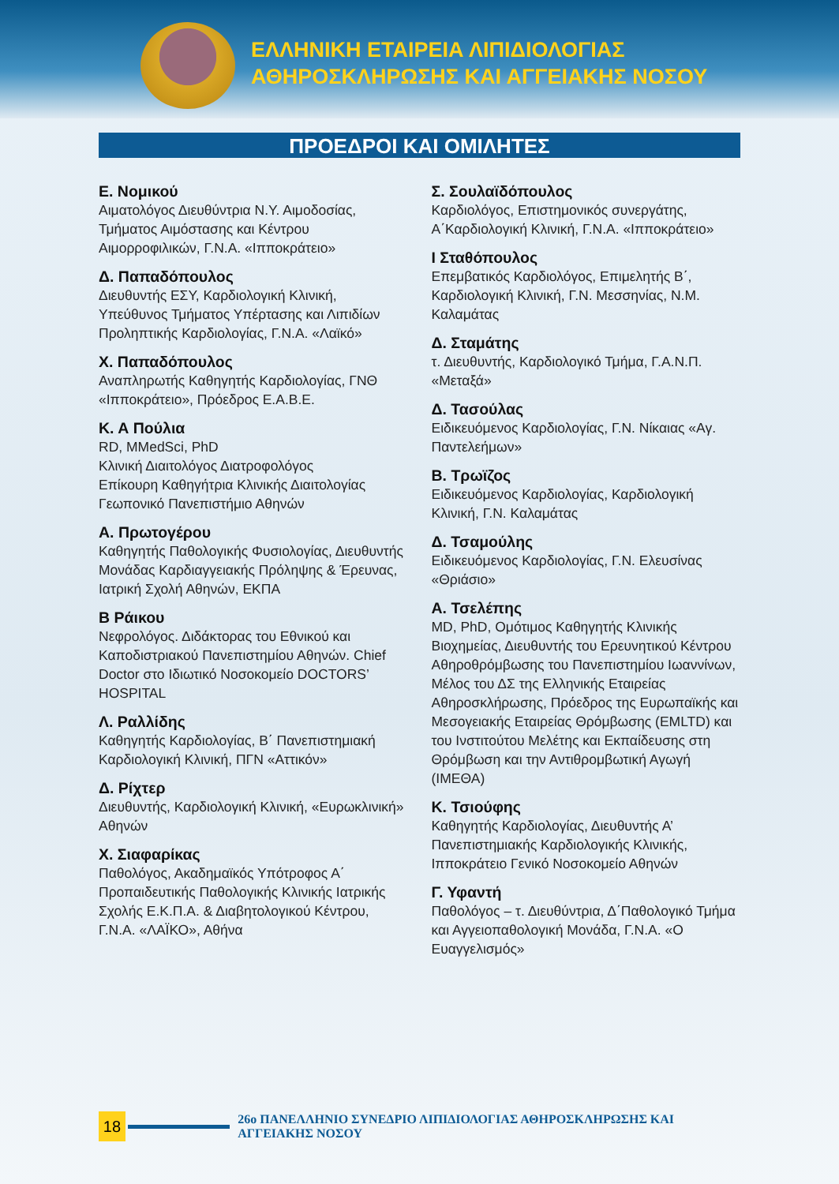ΕΛΛΗΝΙΚΗ ΕΤΑΙΡΕΙΑ ΛΙΠΙΔΙΟΛΟΓΙΑΣ
ΑΘΗΡΟΣΚΛΗΡΩΣΗΣ ΚΑΙ ΑΓΓΕΙΑΚΗΣ ΝΟΣΟΥ
ΠΡΟΕΔΡΟΙ ΚΑΙ ΟΜΙΛΗΤΕΣ
Ε. Νομικού
Αιματολόγος Διευθύντρια Ν.Υ. Αιμοδοσίας, Τμήματος Αιμόστασης και Κέντρου Αιμορροφιλικών, Γ.Ν.Α. «Ιπποκράτειο»
Δ. Παπαδόπουλος
Διευθυντής ΕΣΥ, Καρδιολογική Κλινική, Υπεύθυνος Τμήματος Υπέρτασης και Λιπιδίων Προληπτικής Καρδιολογίας, Γ.Ν.Α. «Λαϊκό»
Χ. Παπαδόπουλος
Αναπληρωτής Καθηγητής Καρδιολογίας, ΓΝΘ «Ιπποκράτειο», Πρόεδρος Ε.Α.Β.Ε.
Κ. Α Πούλια
RD, MMedSci, PhD
Κλινική Διαιτολόγος Διατροφολόγος
Επίκουρη Καθηγήτρια Κλινικής Διαιτολογίας
Γεωπονικό Πανεπιστήμιο Αθηνών
Α. Πρωτογέρου
Καθηγητής Παθολογικής Φυσιολογίας, Διευθυντής Μονάδας Καρδιαγγειακής Πρόληψης & Έρευνας, Ιατρική Σχολή Αθηνών, ΕΚΠΑ
Β Ράικου
Νεφρολόγος. Διδάκτορας του Εθνικού και Καποδιστριακού Πανεπιστημίου Αθηνών. Chief Doctor στο Ιδιωτικό Νοσοκομείο DOCTORS’ HOSPITAL
Λ. Ραλλίδης
Καθηγητής Καρδιολογίας, Β΄ Πανεπιστημιακή Καρδιολογική Κλινική, ΠΓΝ «Αττικόν»
Δ. Ρίχτερ
Διευθυντής, Καρδιολογική Κλινική, «Ευρωκλινική» Αθηνών
Χ. Σιαφαρίκας
Παθολόγος, Ακαδημαϊκός Υπότροφος Α΄ Προπαιδευτικής Παθολογικής Κλινικής Ιατρικής Σχολής Ε.Κ.Π.Α. & Διαβητολογικού Κέντρου, Γ.Ν.Α. «ΛΑΪΚΟ», Αθήνα
Σ. Σουλαϊδόπουλος
Καρδιολόγος, Επιστημονικός συνεργάτης, Α΄Καρδιολογική Κλινική, Γ.Ν.Α. «Ιπποκράτειο»
Ι Σταθόπουλος
Επεμβατικός Καρδιολόγος, Επιμελητής Β΄, Καρδιολογική Κλινική, Γ.Ν. Μεσσηνίας, Ν.Μ. Καλαμάτας
Δ. Σταμάτης
τ. Διευθυντής, Καρδιολογικό Τμήμα, Γ.Α.Ν.Π. «Μεταξά»
Δ. Τασούλας
Ειδικευόμενος Καρδιολογίας, Γ.Ν. Νίκαιας «Αγ. Παντελεήμων»
Β. Τρωϊζος
Ειδικευόμενος Καρδιολογίας, Καρδιολογική Κλινική, Γ.Ν. Καλαμάτας
Δ. Τσαμούλης
Ειδικευόμενος Καρδιολογίας, Γ.Ν. Ελευσίνας «Θριάσιο»
Α. Τσελέπης
MD, PhD, Ομότιμος Καθηγητής Κλινικής Βιοχημείας, Διευθυντής του Ερευνητικού Κέντρου Αθηροθρόμβωσης του Πανεπιστημίου Ιωαννίνων, Μέλος του ΔΣ της Ελληνικής Εταιρείας Αθηροσκλήρωσης, Πρόεδρος της Ευρωπαϊκής και Μεσογειακής Εταιρείας Θρόμβωσης (EMLTD) και του Ινστιτούτου Μελέτης και Εκπαίδευσης στη Θρόμβωση και την Αντιθρομβωτική Αγωγή (ΙΜΕΘΑ)
Κ. Τσιούφης
Καθηγητής Καρδιολογίας, Διευθυντής Α’ Πανεπιστημιακής Καρδιολογικής Κλινικής, Ιπποκράτειο Γενικό Νοσοκομείο Αθηνών
Γ. Υφαντή
Παθολόγος – τ. Διευθύντρια, Δ΄Παθολογικό Τμήμα και Αγγειοπαθολογική Μονάδα, Γ.Ν.Α. «Ο Ευαγγελισμός»
18
26ο ΠΑΝΕΛΛΗΝΙΟ ΣΥΝΕΔΡΙΟ ΛΙΠΙΔΙΟΛΟΓΙΑΣ ΑΘΗΡΟΣΚΛΗΡΩΣΗΣ ΚΑΙ ΑΓΓΕΙΑΚΗΣ ΝΟΣΟΥ